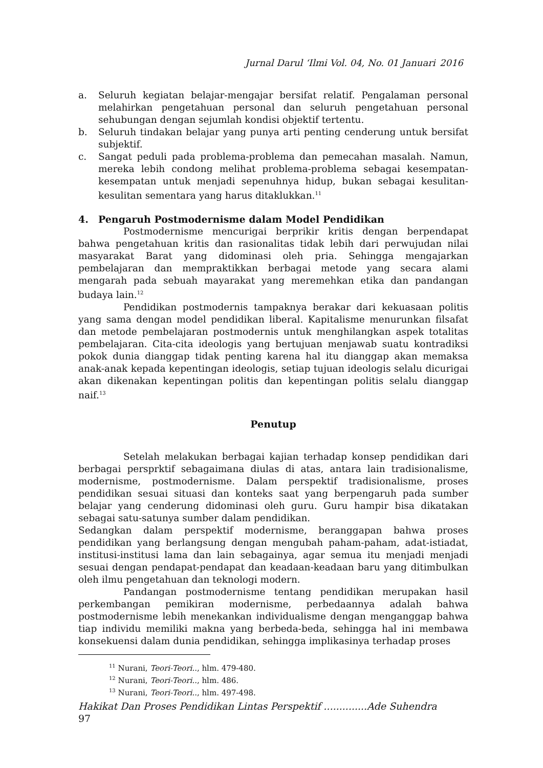Jurnal Darul ‘Ilmi Vol. 04, No. 01 Januari 2016
a. Seluruh kegiatan belajar-mengajar bersifat relatif. Pengalaman personal melahirkan pengetahuan personal dan seluruh pengetahuan personal sehubungan dengan sejumlah kondisi objektif tertentu.
b. Seluruh tindakan belajar yang punya arti penting cenderung untuk bersifat subjektif.
c. Sangat peduli pada problema-problema dan pemecahan masalah. Namun, mereka lebih condong melihat problema-problema sebagai kesempatan-kesempatan untuk menjadi sepenuhnya hidup, bukan sebagai kesulitan-kesulitan sementara yang harus ditaklukkan.<sup>11</sup>
4. Pengaruh Postmodernisme dalam Model Pendidikan
Postmodernisme mencurigai berprikir kritis dengan berpendapat bahwa pengetahuan kritis dan rasionalitas tidak lebih dari perwujudan nilai masyarakat Barat yang didominasi oleh pria. Sehingga mengajarkan pembelajaran dan mempraktikkan berbagai metode yang secara alami mengarah pada sebuah mayarakat yang meremehkan etika dan pandangan budaya lain.<sup>12</sup>
Pendidikan postmodernis tampaknya berakar dari kekuasaan politis yang sama dengan model pendidikan liberal. Kapitalisme menurunkan filsafat dan metode pembelajaran postmodernis untuk menghilangkan aspek totalitas pembelajaran. Cita-cita ideologis yang bertujuan menjawab suatu kontradiksi pokok dunia dianggap tidak penting karena hal itu dianggap akan memaksa anak-anak kepada kepentingan ideologis, setiap tujuan ideologis selalu dicurigai akan dikenakan kepentingan politis dan kepentingan politis selalu dianggap naif.<sup>13</sup>
Penutup
Setelah melakukan berbagai kajian terhadap konsep pendidikan dari berbagai persprktif sebagaimana diulas di atas, antara lain tradisionalisme, modernisme, postmodernisme. Dalam perspektif tradisionalisme, proses pendidikan sesuai situasi dan konteks saat yang berpengaruh pada sumber belajar yang cenderung didominasi oleh guru. Guru hampir bisa dikatakan sebagai satu-satunya sumber dalam pendidikan.
Sedangkan dalam perspektif modernisme, beranggapan bahwa proses pendidikan yang berlangsung dengan mengubah paham-paham, adat-istiadat, institusi-institusi lama dan lain sebagainya, agar semua itu menjadi menjadi sesuai dengan pendapat-pendapat dan keadaan-keadaan baru yang ditimbulkan oleh ilmu pengetahuan dan teknologi modern.
Pandangan postmodernisme tentang pendidikan merupakan hasil perkembangan pemikiran modernisme, perbedaannya adalah bahwa postmodernisme lebih menekankan individualisme dengan menganggap bahwa tiap individu memiliki makna yang berbeda-beda, sehingga hal ini membawa konsekuensi dalam dunia pendidikan, sehingga implikasinya terhadap proses
<sup>11</sup> Nurani, Teori-Teori.., hlm. 479-480.
<sup>12</sup> Nurani, Teori-Teori.., hlm. 486.
<sup>13</sup> Nurani, Teori-Teori.., hlm. 497-498.
Hakikat Dan Proses Pendidikan Lintas Perspektif ..............Ade Suhendra
97